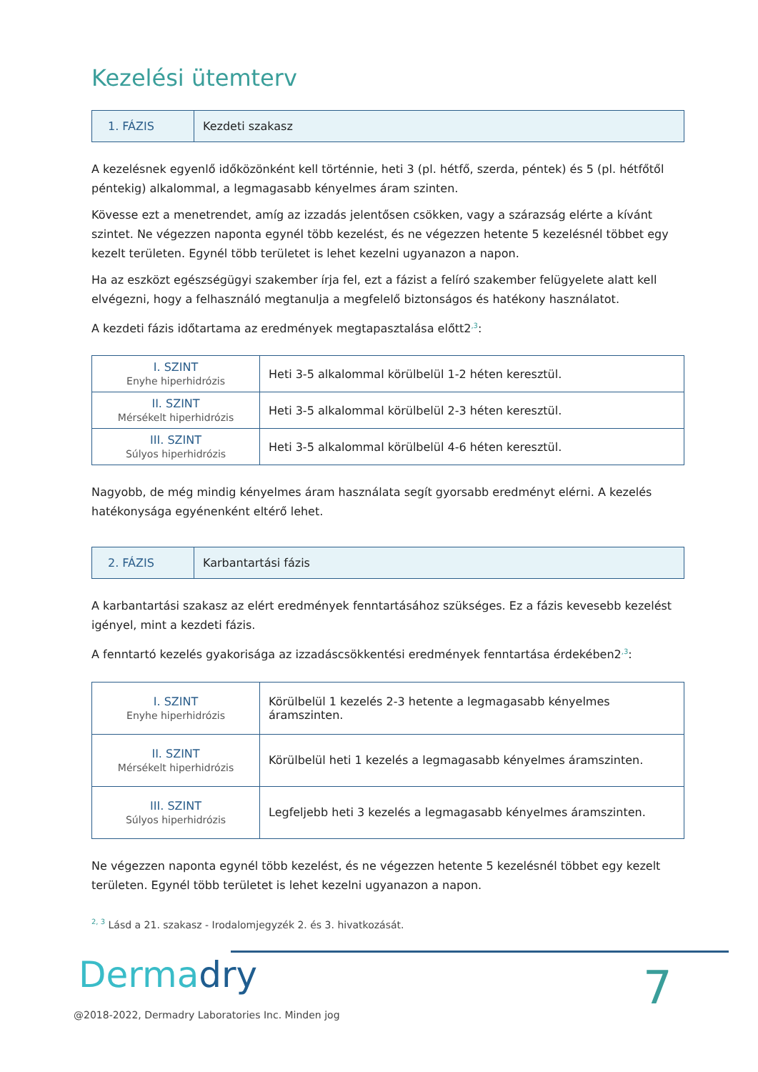Kezelési ütemterv
| 1. FÁZIS | Kezdeti szakasz |
A kezelésnek egyenlő időközönként kell történnie, heti 3 (pl. hétfő, szerda, péntek) és 5 (pl. hétfőtől péntekig) alkalommal, a legmagasabb kényelmes áram szinten.
Kövesse ezt a menetrendet, amíg az izzadás jelentősen csökken, vagy a szárazság elérte a kívánt szintet. Ne végezzen naponta egynél több kezelést, és ne végezzen hetente 5 kezelésnél többet egy kezelt területen. Egynél több területet is lehet kezelni ugyanazon a napon.
Ha az eszközt egészségügyi szakember írja fel, ezt a fázist a felíró szakember felügyelete alatt kell elvégezni, hogy a felhasználó megtanulja a megfelelő biztonságos és hatékony használatot.
A kezdeti fázis időtartama az eredmények megtapasztalása előtt2<sup>,3</sup>:
| I. SZINT Enyhe hiperhidrózis | Heti 3-5 alkalommal körülbelül 1-2 héten keresztül. |
| II. SZINT Mérsékelt hiperhidrózis | Heti 3-5 alkalommal körülbelül 2-3 héten keresztül. |
| III. SZINT Súlyos hiperhidrózis | Heti 3-5 alkalommal körülbelül 4-6 héten keresztül. |
Nagyobb, de még mindig kényelmes áram használata segít gyorsabb eredményt elérni. A kezelés hatékonysága egyénenként eltérő lehet.
| 2. FÁZIS | Karbantartási fázis |
A karbantartási szakasz az elért eredmények fenntartásához szükséges. Ez a fázis kevesebb kezelést igényel, mint a kezdeti fázis.
A fenntartó kezelés gyakorisága az izzadáscsökkentési eredmények fenntartása érdekében2<sup>,3</sup>:
| I. SZINT Enyhe hiperhidrózis | Körülbelül 1 kezelés 2-3 hetente a legmagasabb kényelmes áramszinten. |
| II. SZINT Mérsékelt hiperhidrózis | Körülbelül heti 1 kezelés a legmagasabb kényelmes áramszinten. |
| III. SZINT Súlyos hiperhidrózis | Legfeljebb heti 3 kezelés a legmagasabb kényelmes áramszinten. |
Ne végezzen naponta egynél több kezelést, és ne végezzen hetente 5 kezelésnél többet egy kezelt területen. Egynél több területet is lehet kezelni ugyanazon a napon.
<sup>2, 3</sup> Lásd a 21. szakasz - Irodalomjegyzék 2. és 3. hivatkozását.
Dermadry
@2018-2022, Dermadry Laboratories Inc. Minden jog
7